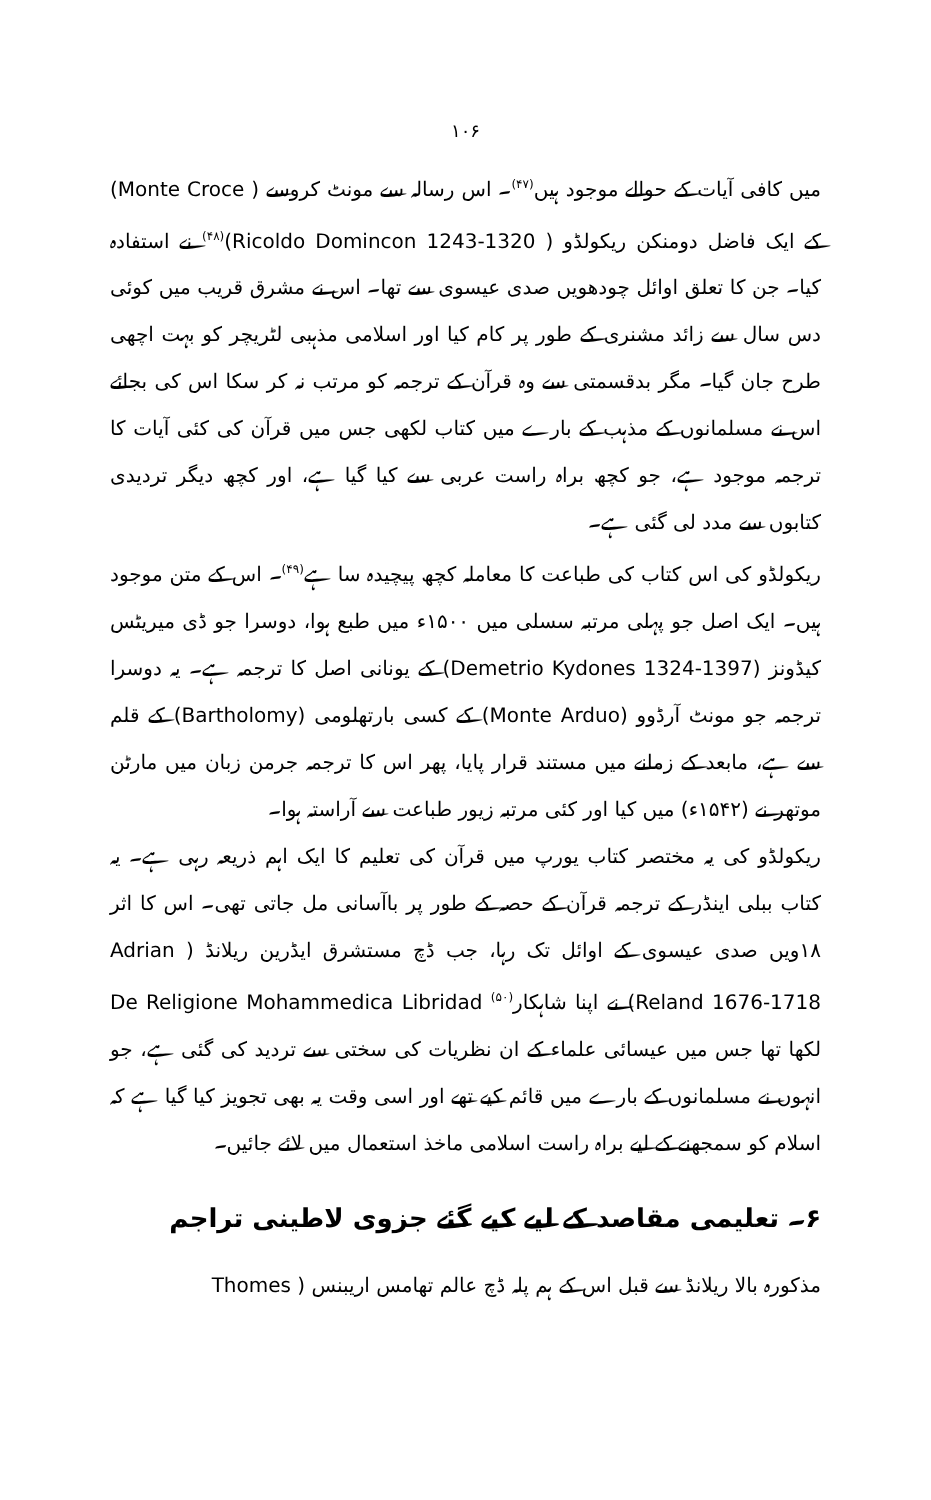۱۰۶
میں کافی آیات کے حوالے موجود ہیں<sup>(۴۷)</sup>۔ اس رسالہ سے مونٹ کروسے ( Monte Croce) کے ایک فاضل دومنکن ریکولڈو ( Ricoldo Domincon 1243-1320)<sup>(۴۸)</sup> نے استفادہ کیا۔ جن کا تعلق اوائل چودھویں صدی عیسوی سے تھا۔ اس نے مشرق قریب میں کوئی دس سال سے زائد مشنری کے طور پر کام کیا اور اسلامی مذہبی لٹریچر کو بہت اچھی طرح جان گیا۔ مگر بدقسمتی سے وہ قرآن کے ترجمہ کو مرتب نہ کر سکا اس کی بجائے اس نے مسلمانوں کے مذہب کے بارے میں کتاب لکھی جس میں قرآن کی کئی آیات کا ترجمہ موجود ہے، جو کچھ براہ راست عربی سے کیا گیا ہے، اور کچھ دیگر تردیدی کتابوں سے مدد لی گئی ہے۔
ریکولڈو کی اس کتاب کی طباعت کا معاملہ کچھ پیچیدہ سا ہے<sup>(۴۹)</sup>۔ اس کے متن موجود ہیں۔ ایک اصل جو پہلی مرتبہ سسلی میں ۱۵۰۰ء میں طبع ہوا، دوسرا جو ڈی میریٹس کیڈونز (Demetrio Kydones 1324-1397) کے یونانی اصل کا ترجمہ ہے۔ یہ دوسرا ترجمہ جو مونٹ آرڈوو (Monte Arduo) کے کسی بارتھلومی (Bartholomy) کے قلم سے ہے، مابعد کے زمانے میں مستند قرار پایا، پھر اس کا ترجمہ جرمن زبان میں مارٹن موتھر نے (۱۵۴۲ء) میں کیا اور کئی مرتبہ زیور طباعت سے آراستہ ہوا۔
ریکولڈو کی یہ مختصر کتاب یورپ میں قرآن کی تعلیم کا ایک اہم ذریعہ رہی ہے۔ یہ کتاب ببلی اینڈر کے ترجمہ قرآن کے حصہ کے طور پر باآسانی مل جاتی تھی۔ اس کا اثر ۱۸ویں صدی عیسوی کے اوائل تک رہا، جب ڈچ مستشرق ایڈرین ریلانڈ ( Adrian Reland 1676-1718) نے اپنا شاہکار<sup>(۵۰)</sup> De Religione Mohammedica Libridad لکھا تھا جس میں عیسائی علماء کے ان نظریات کی سختی سے تردید کی گئی ہے، جو انہوں نے مسلمانوں کے بارے میں قائم کیے تھے اور اسی وقت یہ بھی تجویز کیا گیا ہے کہ اسلام کو سمجھنے کے لیے براہ راست اسلامی ماخذ استعمال میں لائے جائیں۔
۶۔ تعلیمی مقاصد کے لیے کیے گئے جزوی لاطینی تراجم
مذکورہ بالا ریلانڈ سے قبل اس کے ہم پلہ ڈچ عالم تھامس اریبنس ( Thomes